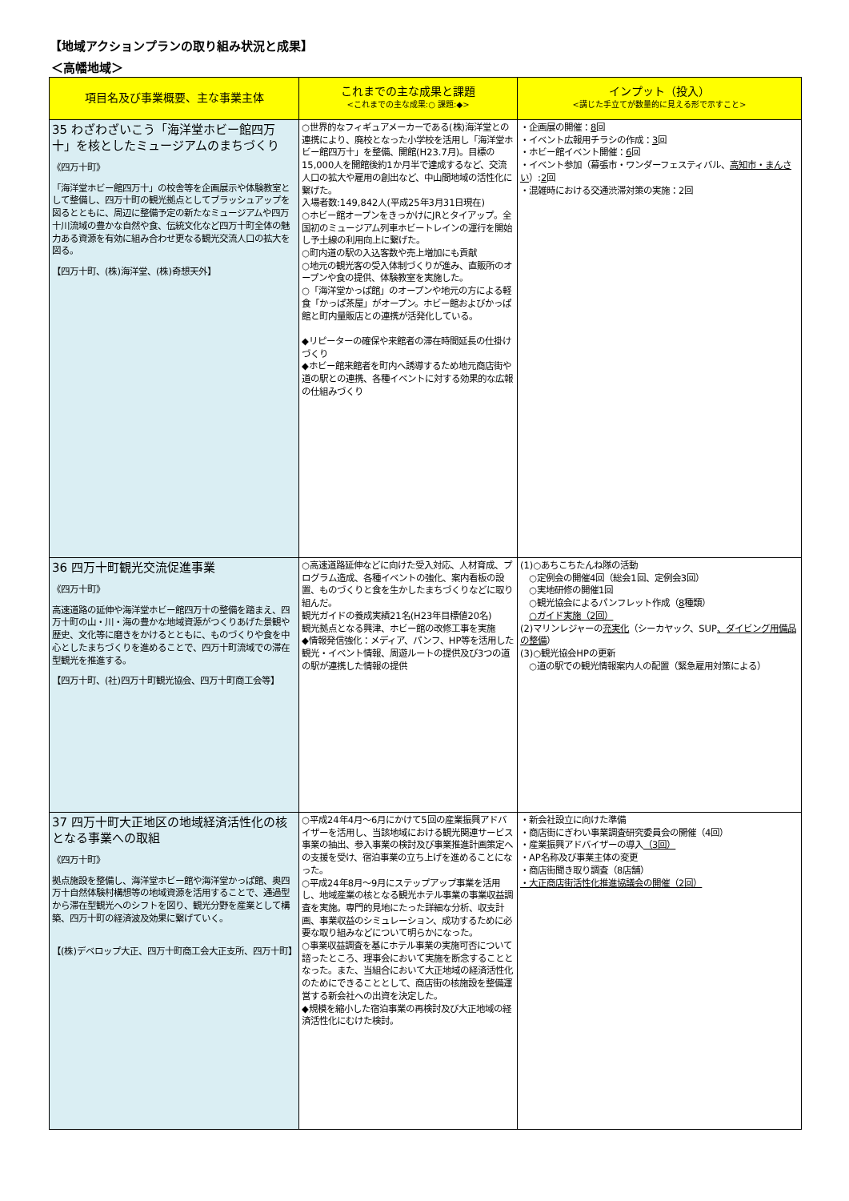【地域アクションプランの取り組み状況と成果】
＜高幡地域＞
| 項目名及び事業概要、主な事業主体 | これまでの主な成果と課題 <これまでの主な成果:○ 課題:◆> | インプット（投入） <講じた手立てが数量的に見える形で示すこと> |
| --- | --- | --- |
| 35 わざわざいこう「海洋堂ホビー館四万十」を核としたミュージアムのまちづくり 《四万十町》 「海洋堂ホビー館四万十」の校舎等を企画展示や体験教室として整備し、四万十町の観光拠点としてブラッシュアップを図るとともに、周辺に整備予定の新たなミュージアムや四万十川流域の豊かな自然や食、伝統文化など四万十町全体の魅力ある資源を有効に組み合わせ更なる観光交流人口の拡大を図る。 【四万十町、(株)海洋堂、(株)奇想天外】 | ○世界的なフィギュアメーカーである(株)海洋堂との連携により、廃校となった小学校を活用し「海洋堂ホビー館四万十」を整備、開館(H23.7月)。目標の15,000人を開館後約1か月半で達成するなど、交流人口の拡大や雇用の創出など、中山間地域の活性化に繋げた。 入場者数:149,842人(平成25年3月31日現在) ○ホビー館オープンをきっかけにJRとタイアップ。全国初のミュージアム列車ホビートレインの運行を開始し予土線の利用向上に繋げた。 ○町内道の駅の入込客数や売上増加にも貢献 ○地元の観光客の受入体制づくりが進み、直販所のオープンや食の提供、体験教室を実施した。 ○「海洋堂かっぱ館」のオープンや地元の方による軽食「かっぱ茶屋」がオープン。ホビー館およびかっぱ館と町内量販店との連携が活発化している。 ◆リピーターの確保や来館者の滞在時間延長の仕掛けづくり ◆ホビー館来館者を町内へ誘導するため地元商店街や道の駅との連携、各種イベントに対する効果的な広報の仕組みづくり | ・企画展の開催： 8 回 ・イベント広報用チラシの作成： 3 回 ・ホビー館イベント開催： 6 回 ・イベント参加（幕張市・ワンダーフェスティバル、 高知市・まんさい ）: 2 回 ・混雑時における交通渋滞対策の実施：2回 |
| 36 四万十町観光交流促進事業 《四万十町》 高速道路の延伸や海洋堂ホビー館四万十の整備を踏まえ、四万十町の山・川・海の豊かな地域資源がつくりあげた景観や歴史、文化等に磨きをかけるとともに、ものづくりや食を中心としたまちづくりを進めることで、四万十町流域での滞在型観光を推進する。 【四万十町、(社)四万十町観光協会、四万十町商工会等】 | ○高速道路延伸などに向けた受入対応、人材育成、プログラム造成、各種イベントの強化、案内看板の設置、ものづくりと食を生かしたまちづくりなどに取り組んだ。 観光ガイドの養成実績21名(H23年目標値20名) 観光拠点となる興津、ホビー館の改修工事を実施 ◆情報発信強化：メディア、パンフ、HP等を活用した観光・イベント情報、周遊ルートの提供及び3つの道の駅が連携した情報の提供 | (1)○あちこちたんね隊の活動 ○定例会の開催4回（総会1回、定例会3回） ○実地研修の開催1回 ○観光協会によるパンフレット作成（ 8 種類） ○ガイド実施（2回） (2)マリンレジャーの 充実化 （シーカヤック、SUP 、ダイビング用備品の整備 ） (3)○観光協会HPの更新 ○道の駅での観光情報案内人の配置（緊急雇用対策による） |
| 37 四万十町大正地区の地域経済活性化の核となる事業への取組 《四万十町》 拠点施設を整備し、海洋堂ホビー館や海洋堂かっぱ館、奥四万十自然体験村構想等の地域資源を活用することで、通過型から滞在型観光へのシフトを図り、観光分野を産業として構築、四万十町の経済波及効果に繋げていく。 【(株)デベロップ大正、四万十町商工会大正支所、四万十町】 | ○平成24年4月～6月にかけて5回の産業振興アドバイザーを活用し、当該地域における観光関連サービス事業の抽出、参入事業の検討及び事業推進計画策定への支援を受け、宿泊事業の立ち上げを進めることになった。 ○平成24年8月～9月にステップアップ事業を活用し、地域産業の核となる観光ホテル事業の事業収益調査を実施。専門的見地にたった詳細な分析、収支計画、事業収益のシミュレーション、成功するために必要な取り組みなどについて明らかになった。 ○事業収益調査を基にホテル事業の実施可否について諮ったところ、理事会において実施を断念することとなった。また、当組合において大正地域の経済活性化のためにできることとして、商店街の核施設を整備運営する新会社への出資を決定した。 ◆規模を縮小した宿泊事業の再検討及び大正地域の経済活性化にむけた検討。 | ・新会社設立に向けた準備 ・商店街にぎわい事業調査研究委員会の開催（4回） ・産業振興アドバイザーの導入 （3回） ・AP名称及び事業主体の変更 ・商店街聞き取り調査（8店舗） ・大正商店街活性化推進協議会の開催（2回） |